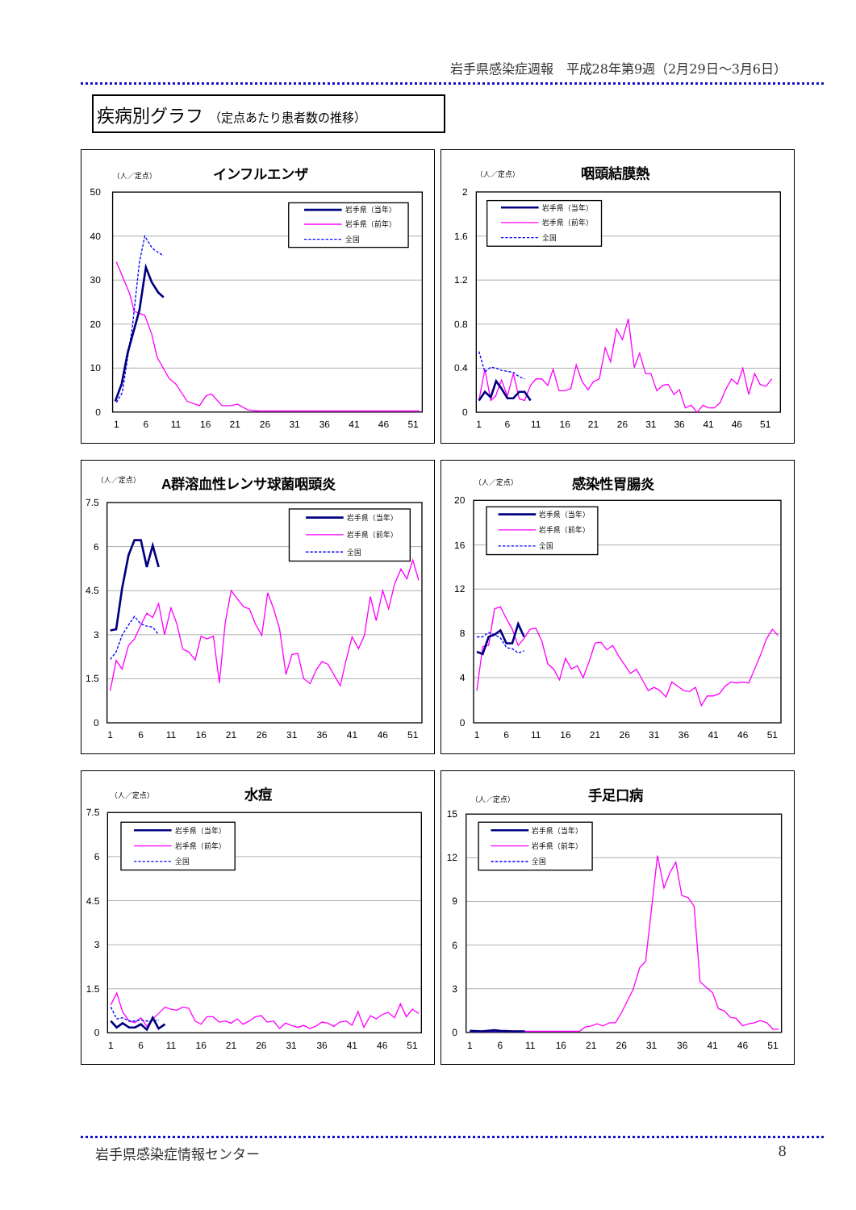岩手県感染症週報　平成28年第9週（2月29日～3月6日）
疾病別グラフ （定点あたり患者数の推移）
（人／定点）
インフルエンザ
50
40
30
20
10
0
1
6
11
16
21
26
31
36
41
46
51
岩手県（当年）
岩手県（前年）
全国
（人／定点）
咽頭結膜熱
2
1.6
1.2
0.8
0.4
0
1
6
11
16
21
26
31
36
41
46
51
岩手県（当年）
岩手県（前年）
全国
（人／定点）
A群溶血性レンサ球菌咽頭炎
7.5
6
4.5
3
1.5
0
1
6
11
16
21
26
31
36
41
46
51
岩手県（当年）
岩手県（前年）
全国
（人／定点）
感染性胃腸炎
20
16
12
8
4
0
1
6
11
16
21
26
31
36
41
46
51
岩手県（当年）
岩手県（前年）
全国
（人／定点）
水痘
7.5
6
4.5
3
1.5
0
1
6
11
16
21
26
31
36
41
46
51
岩手県（当年）
岩手県（前年）
全国
（人／定点）
手足口病
15
12
9
6
3
0
1
6
11
16
21
26
31
36
41
46
51
岩手県（当年）
岩手県（前年）
全国
岩手県感染症情報センター 8